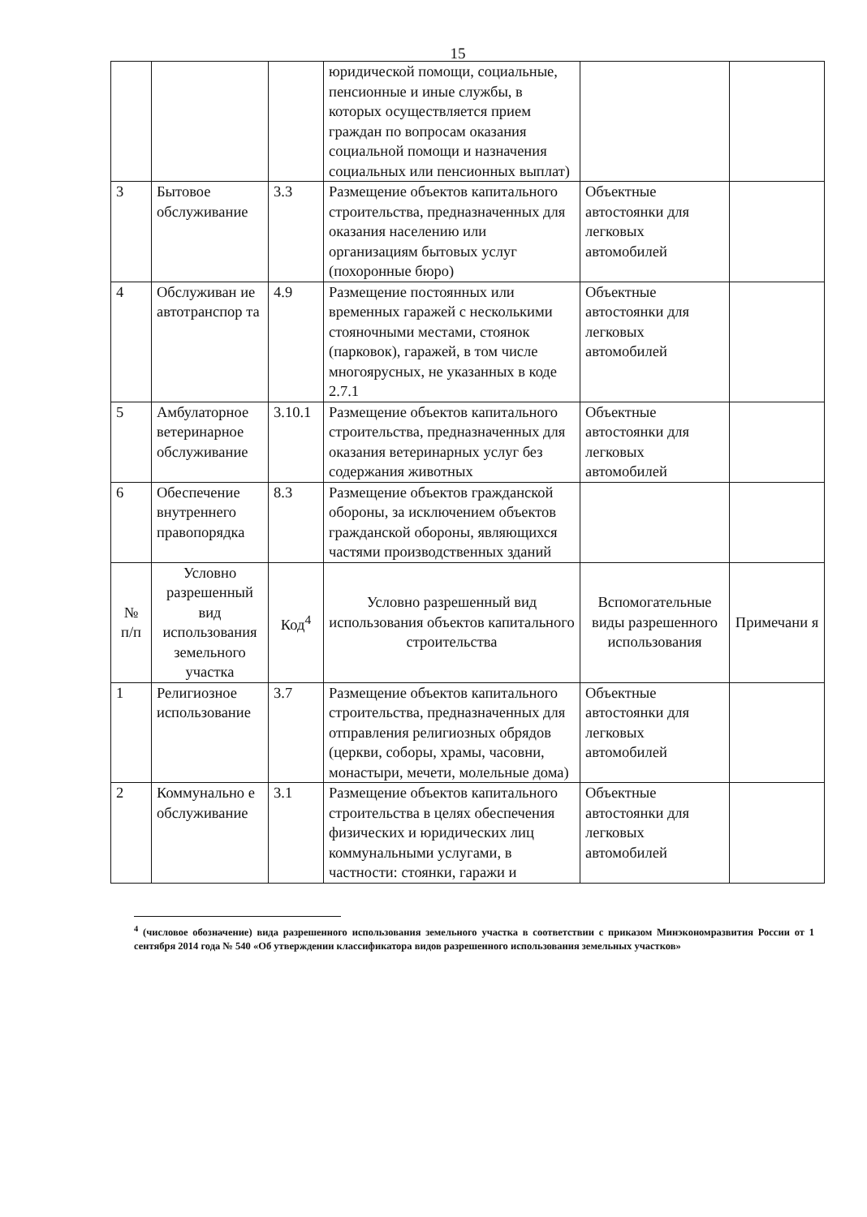15
| | | | юридической помощи, социальные, пенсионные и иные службы, в которых осуществляется прием граждан по вопросам оказания социальной помощи и назначения социальных или пенсионных выплат) | | |
| 3 | Бытовое обслуживание | 3.3 | Размещение объектов капитального строительства, предназначенных для оказания населению или организациям бытовых услуг (похоронные бюро) | Объектные автостоянки для легковых автомобилей | |
| 4 | Обслуживан ие автотранспор та | 4.9 | Размещение постоянных или временных гаражей с несколькими стояночными местами, стоянок (парковок), гаражей, в том числе многоярусных, не указанных в коде 2.7.1 | Объектные автостоянки для легковых автомобилей | |
| 5 | Амбулаторное ветеринарное обслуживание | 3.10.1 | Размещение объектов капитального строительства, предназначенных для оказания ветеринарных услуг без содержания животных | Объектные автостоянки для легковых автомобилей | |
| 6 | Обеспечение внутреннего правопорядка | 8.3 | Размещение объектов гражданской обороны, за исключением объектов гражданской обороны, являющихся частями производственных зданий | | |
| № п/п | Условно разрешенный вид использования земельного участка | Код<sup>4</sup> | Условно разрешенный вид использования объектов капитального строительства | Вспомогательные виды разрешенного использования | Примечани я |
| 1 | Религиозное использование | 3.7 | Размещение объектов капитального строительства, предназначенных для отправления религиозных обрядов (церкви, соборы, храмы, часовни, монастыри, мечети, молельные дома) | Объектные автостоянки для легковых автомобилей | |
| 2 | Коммунально е обслуживание | 3.1 | Размещение объектов капитального строительства в целях обеспечения физических и юридических лиц коммунальными услугами, в частности: стоянки, гаражи и | Объектные автостоянки для легковых автомобилей | |
<sup>4</sup> (числовое обозначение) вида разрешенного использования земельного участка в соответствии с приказом Минэкономразвития России от 1 сентября 2014 года № 540 «Об утверждении классификатора видов разрешенного использования земельных участков»